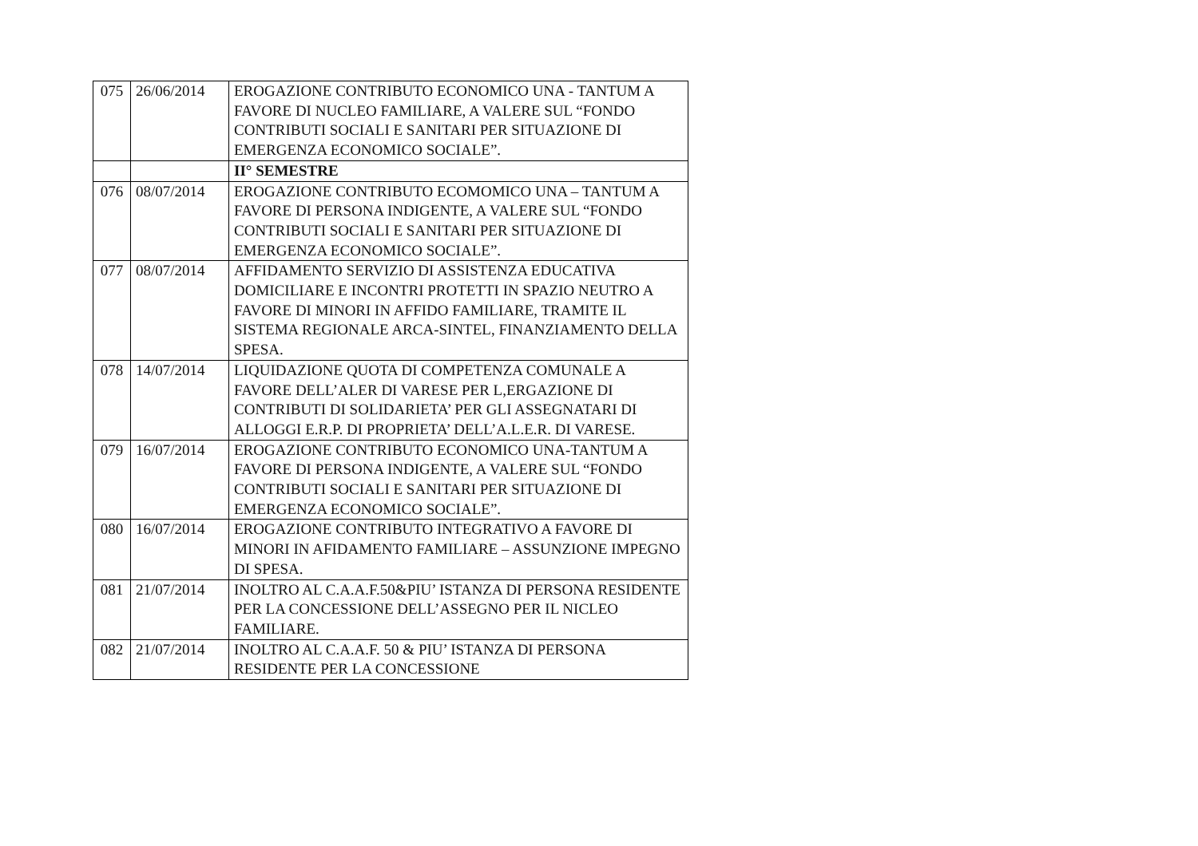| 075 | 26/06/2014 | EROGAZIONE CONTRIBUTO ECONOMICO UNA - TANTUM A FAVORE DI NUCLEO FAMILIARE, A VALERE SUL “FONDO CONTRIBUTI SOCIALI E SANITARI PER SITUAZIONE DI EMERGENZA ECONOMICO SOCIALE”. |
| | | II° SEMESTRE |
| 076 | 08/07/2014 | EROGAZIONE CONTRIBUTO ECOMOMICO UNA – TANTUM A FAVORE DI PERSONA INDIGENTE, A VALERE SUL “FONDO CONTRIBUTI SOCIALI E SANITARI PER SITUAZIONE DI EMERGENZA ECONOMICO SOCIALE”. |
| 077 | 08/07/2014 | AFFIDAMENTO SERVIZIO DI ASSISTENZA EDUCATIVA DOMICILIARE E INCONTRI PROTETTI IN SPAZIO NEUTRO A FAVORE DI MINORI IN AFFIDO FAMILIARE, TRAMITE IL SISTEMA REGIONALE ARCA-SINTEL, FINANZIAMENTO DELLA SPESA. |
| 078 | 14/07/2014 | LIQUIDAZIONE QUOTA DI COMPETENZA COMUNALE A FAVORE DELL’ALER DI VARESE PER L,ERGAZIONE DI CONTRIBUTI DI SOLIDARIETA’ PER GLI ASSEGNATARI DI ALLOGGI E.R.P. DI PROPRIETA’ DELL’A.L.E.R. DI VARESE. |
| 079 | 16/07/2014 | EROGAZIONE CONTRIBUTO ECONOMICO UNA-TANTUM A FAVORE DI PERSONA INDIGENTE, A VALERE SUL “FONDO CONTRIBUTI SOCIALI E SANITARI PER SITUAZIONE DI EMERGENZA ECONOMICO SOCIALE”. |
| 080 | 16/07/2014 | EROGAZIONE CONTRIBUTO INTEGRATIVO A FAVORE DI MINORI IN AFIDAMENTO FAMILIARE – ASSUNZIONE IMPEGNO DI SPESA. |
| 081 | 21/07/2014 | INOLTRO AL C.A.A.F.50&PIU’ ISTANZA DI PERSONA RESIDENTE PER LA CONCESSIONE DELL’ASSEGNO PER IL NICLEO FAMILIARE. |
| 082 | 21/07/2014 | INOLTRO AL C.A.A.F. 50 & PIU’ ISTANZA DI PERSONA RESIDENTE PER LA CONCESSIONE |